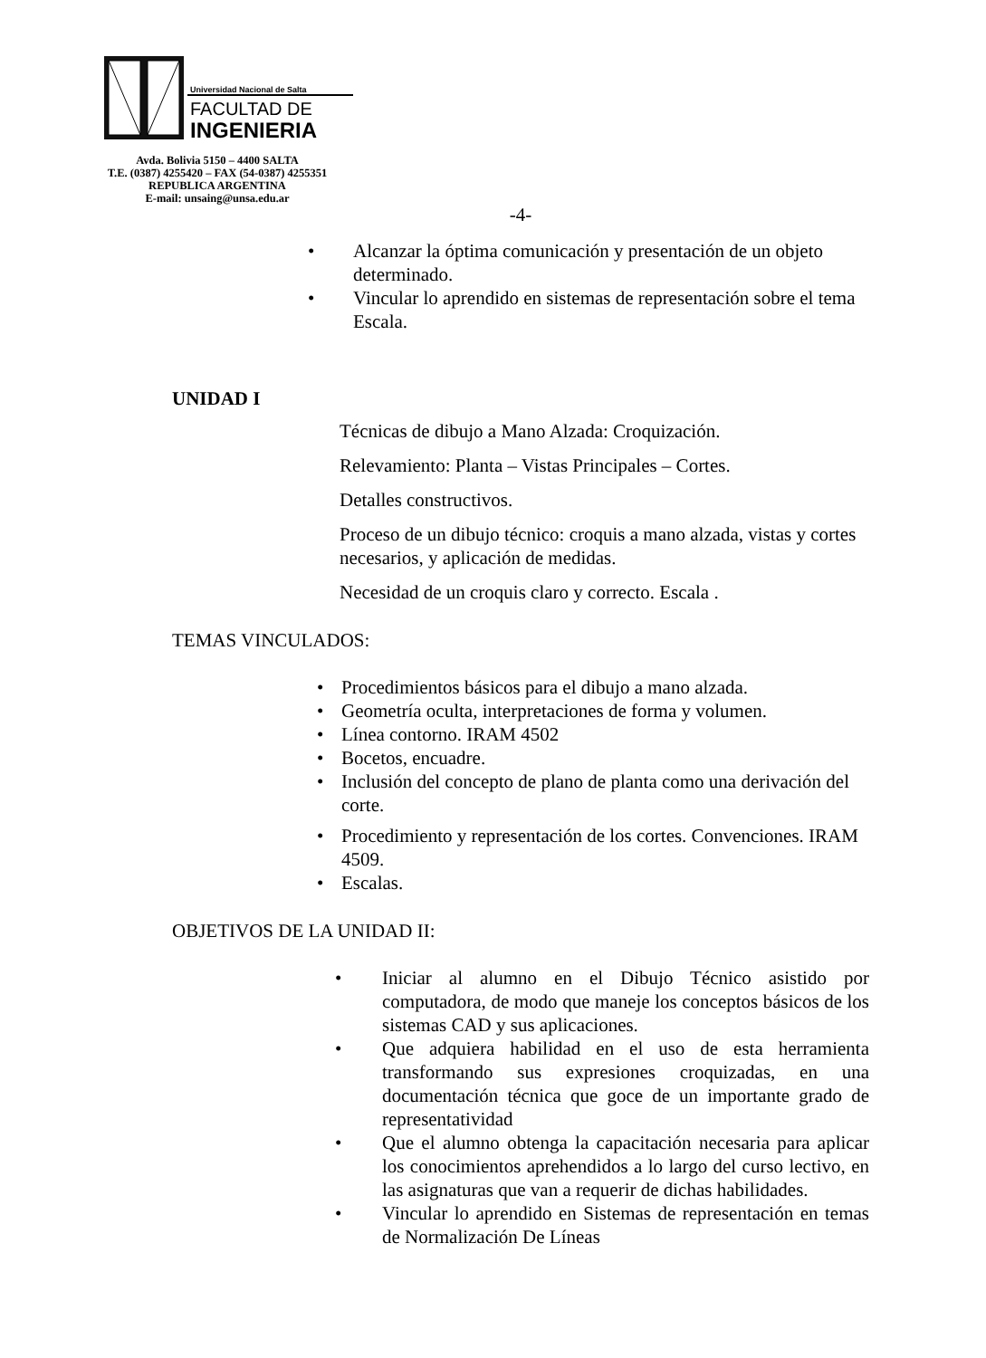Universidad Nacional de Salta
FACULTAD DE
INGENIERIA
Avda. Bolivia 5150 – 4400 SALTA
T.E. (0387) 4255420 – FAX (54-0387) 4255351
REPUBLICA ARGENTINA
E-mail: unsaing@unsa.edu.ar
-4-
• Alcanzar la óptima comunicación y presentación de un objeto determinado.
• Vincular lo aprendido en sistemas de representación sobre el tema Escala.
UNIDAD I
Técnicas de dibujo a Mano Alzada: Croquización.
Relevamiento: Planta – Vistas Principales – Cortes.
Detalles constructivos.
Proceso de un dibujo técnico: croquis a mano alzada, vistas y cortes necesarios, y aplicación de medidas.
Necesidad de un croquis claro y correcto. Escala .
TEMAS VINCULADOS:
• Procedimientos básicos para el dibujo a mano alzada.
• Geometría oculta, interpretaciones de forma y volumen.
• Línea contorno. IRAM 4502
• Bocetos, encuadre.
• Inclusión del concepto de plano de planta como una derivación del corte.
• Procedimiento y representación de los cortes. Convenciones. IRAM 4509.
• Escalas.
OBJETIVOS DE LA UNIDAD II:
• Iniciar al alumno en el Dibujo Técnico asistido por computadora, de modo que maneje los conceptos básicos de los sistemas CAD y sus aplicaciones.
• Que adquiera habilidad en el uso de esta herramienta transformando sus expresiones croquizadas, en una documentación técnica que goce de un importante grado de representatividad
• Que el alumno obtenga la capacitación necesaria para aplicar los conocimientos aprehendidos a lo largo del curso lectivo, en las asignaturas que van a requerir de dichas habilidades.
• Vincular lo aprendido en Sistemas de representación en temas de Normalización De Líneas